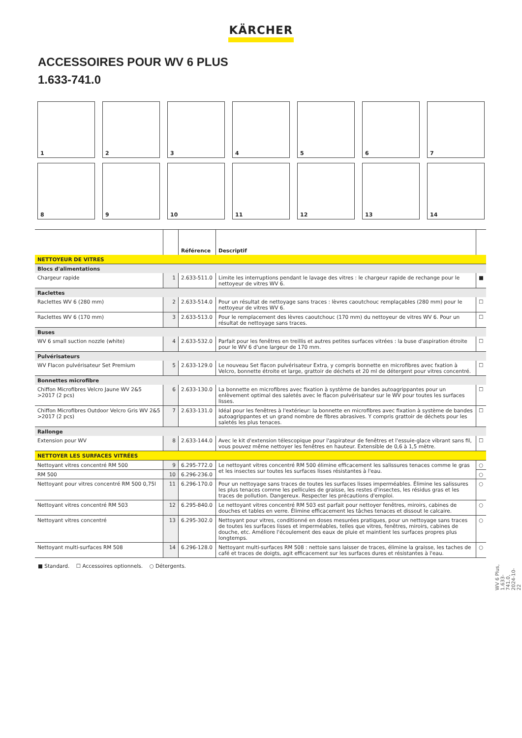KÄRCHER
ACCESSOIRES POUR WV 6 PLUS
1.633-741.0
1
2
3
4
5
6
7
8
9
10
11
12
13
14
| | | Référence | Descriptif | |
| --- | --- | --- | --- | --- |
| NETTOYEUR DE VITRES | | | | |
| Blocs d'alimentations | | | | |
| Chargeur rapide | 1 | 2.633-511.0 | Limite les interruptions pendant le lavage des vitres : le chargeur rapide de rechange pour le nettoyeur de vitres WV 6. | ■ |
| Raclettes | | | | |
| Raclettes WV 6 (280 mm) | 2 | 2.633-514.0 | Pour un résultat de nettoyage sans traces : lèvres caoutchouc remplaçables (280 mm) pour le nettoyeur de vitres WV 6. | ☐ |
| Raclettes WV 6 (170 mm) | 3 | 2.633-513.0 | Pour le remplacement des lèvres caoutchouc (170 mm) du nettoyeur de vitres WV 6. Pour un résultat de nettoyage sans traces. | ☐ |
| Buses | | | | |
| WV 6 small suction nozzle (white) | 4 | 2.633-532.0 | Parfait pour les fenêtres en treillis et autres petites surfaces vitrées : la buse d'aspiration étroite pour le WV 6 d'une largeur de 170 mm. | ☐ |
| Pulvérisateurs | | | | |
| WV Flacon pulvérisateur Set Premium | 5 | 2.633-129.0 | Le nouveau Set flacon pulvérisateur Extra, y compris bonnette en microfibres avec fxation à Velcro, bonnette étroite et large, grattoir de déchets et 20 ml de détergent pour vitres concentré. | ☐ |
| Bonnettes microfibre | | | | |
| Chiffon Microfibres Velcro Jaune WV 2&5 >2017 (2 pcs) | 6 | 2.633-130.0 | La bonnette en microfibres avec fixation à système de bandes autoagrippantes pour un enlèvement optimal des saletés avec le flacon pulvérisateur sur le WV pour toutes les surfaces lisses. | ☐ |
| Chiffon Microfibres Outdoor Velcro Gris WV 2&5 >2017 (2 pcs) | 7 | 2.633-131.0 | Idéal pour les fenêtres à l'extérieur: la bonnette en microfibres avec fixation à système de bandes autoagrippantes et un grand nombre de fibres abrasives. Y compris grattoir de déchets pour les saletés les plus tenaces. | ☐ |
| Rallonge | | | | |
| Extension pour WV | 8 | 2.633-144.0 | Avec le kit d'extension télescopique pour l'aspirateur de fenêtres et l'essuie-glace vibrant sans fil, vous pouvez même nettoyer les fenêtres en hauteur. Extensible de 0,6 à 1,5 mètre. | ☐ |
| NETTOYER LES SURFACES VITRÉES | | | | |
| Nettoyant vitres concentré RM 500 | 9 | 6.295-772.0 | Le nettoyant vitres concentré RM 500 élimine efficacement les salissures tenaces comme le gras et les insectes sur toutes les surfaces lisses résistantes à l'eau. | ○ |
| RM 500 | 10 | 6.296-236.0 | | ○ |
| Nettoyant pour vitres concentré RM 500 0,75l | 11 | 6.296-170.0 | Pour un nettoyage sans traces de toutes les surfaces lisses imperméables. Élimine les salissures les plus tenaces comme les pellicules de graisse, les restes d'insectes, les résidus gras et les traces de pollution. Dangereux. Respecter les précautions d'emploi. | ○ |
| Nettoyant vitres concentré RM 503 | 12 | 6.295-840.0 | Le nettoyant vitres concentré RM 503 est parfait pour nettoyer fenêtres, miroirs, cabines de douches et tables en verre. Élimine efficacement les tâches tenaces et dissout le calcaire. | ○ |
| Nettoyant vitres concentré | 13 | 6.295-302.0 | Nettoyant pour vitres, conditionné en doses mesurées pratiques, pour un nettoyage sans traces de toutes les surfaces lisses et imperméables, telles que vitres, fenêtres, miroirs, cabines de douche, etc. Améliore l'écoulement des eaux de pluie et maintient les surfaces propres plus longtemps. | ○ |
| Nettoyant multi-surfaces RM 508 | 14 | 6.296-128.0 | Nettoyant multi-surfaces RM 508 : nettoie sans laisser de traces, élimine la graisse, les taches de café et traces de doigts, agit efficacement sur les surfaces dures et résistantes à l'eau. | ○ |
■ Standard. ☐ Accessoires optionnels. ○ Détergents.
WV 6 Plus, 1.633-741.0, 2024-10-22